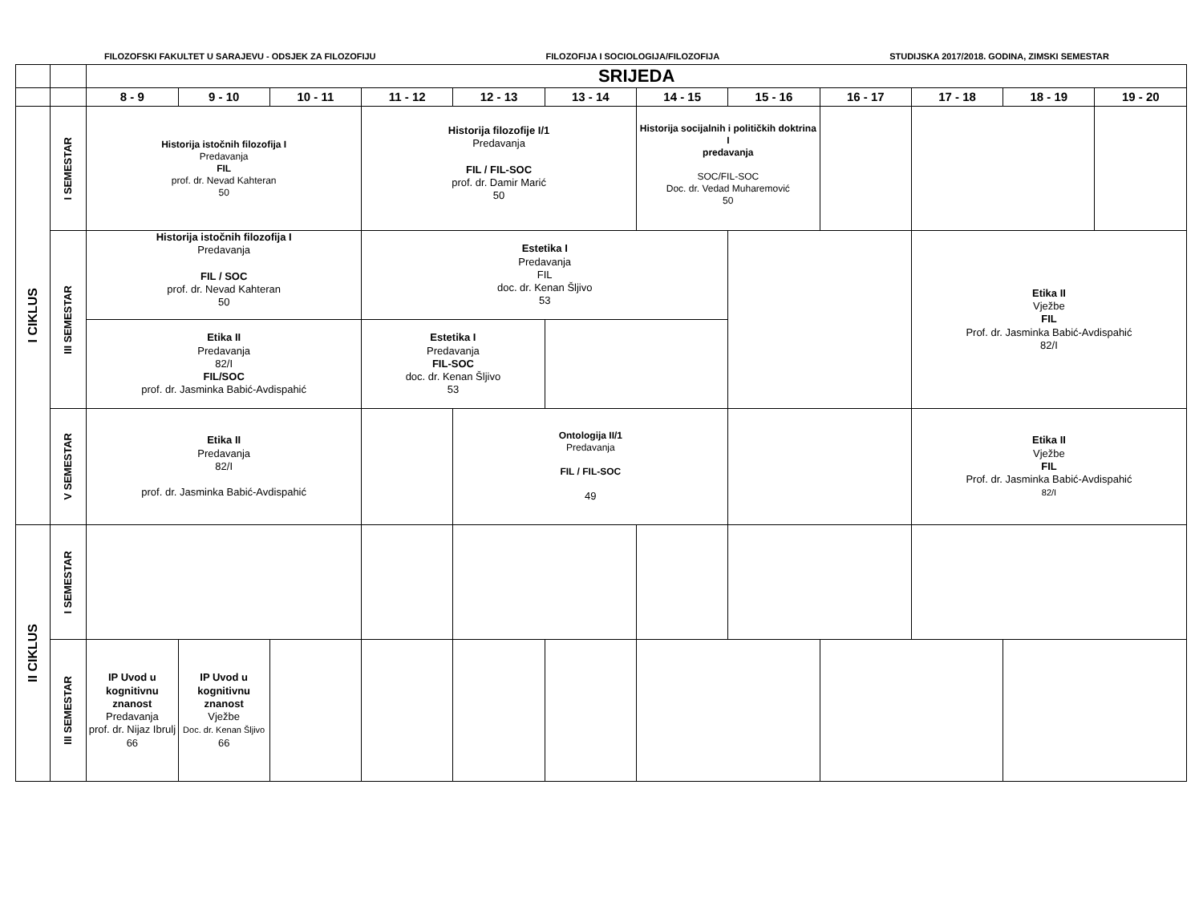FILOZOFSKI FAKULTET U SARAJEVU - ODSJEK ZA FILOZOFIJU FILOZOFIJA I SOCIOLOGIJA/FILOZOFIJA STUDIJSKA 2017/2018. GODINA, ZIMSKI SEMESTAR
| | | SRIJEDA | | | | | | | | | | | |
| | | 8 - 9 | 9 - 10 | 10 - 11 | 11 - 12 | 12 - 13 | 13 - 14 | 14 - 15 | 15 - 16 | 16 - 17 | 17 - 18 | 18 - 19 | 19 - 20 |
| I CIKLUS | I SEMESTAR | Historija istočnih filozofija I Predavanja FIL prof. dr. Nevad Kahteran 50 | | | Historija filozofije I/1 Predavanja FIL / FIL-SOC prof. dr. Damir Marić 50 | | | Historija socijalnih i političkih doktrina I predavanja SOC/FIL-SOC Doc. dr. Vedad Muharemović 50 | | | | | |
| | III SEMESTAR | Historija istočnih filozofija I Predavanja FIL / SOC prof. dr. Nevad Kahteran 50 | | | Estetika I Predavanja FIL doc. dr. Kenan Šljivo 53 | | | | | | Etika II Vježbe FIL Prof. dr. Jasminka Babić-Avdispahić 82/I | | |
| | | Etika II Predavanja 82/I FIL/SOC prof. dr. Jasminka Babić-Avdispahić | | | Estetika I Predavanja FIL-SOC doc. dr. Kenan Šljivo 53 | | | | | | | | |
| | V SEMESTAR | Etika II Predavanja 82/I prof. dr. Jasminka Babić-Avdispahić | | | | Ontologija II/1 Predavanja FIL / FIL-SOC 49 | | | | | Etika II Vježbe FIL Prof. dr. Jasminka Babić-Avdispahić 82/I | | |
| II CIKLUS | I SEMESTAR | | | | | | | | | | | | |
| | III SEMESTAR | IP Uvod u kognitivnu znanost Predavanja prof. dr. Nijaz Ibrulj 66 | IP Uvod u kognitivnu znanost Vježbe Doc. dr. Kenan Šljivo 66 | | | | | | | | | | |